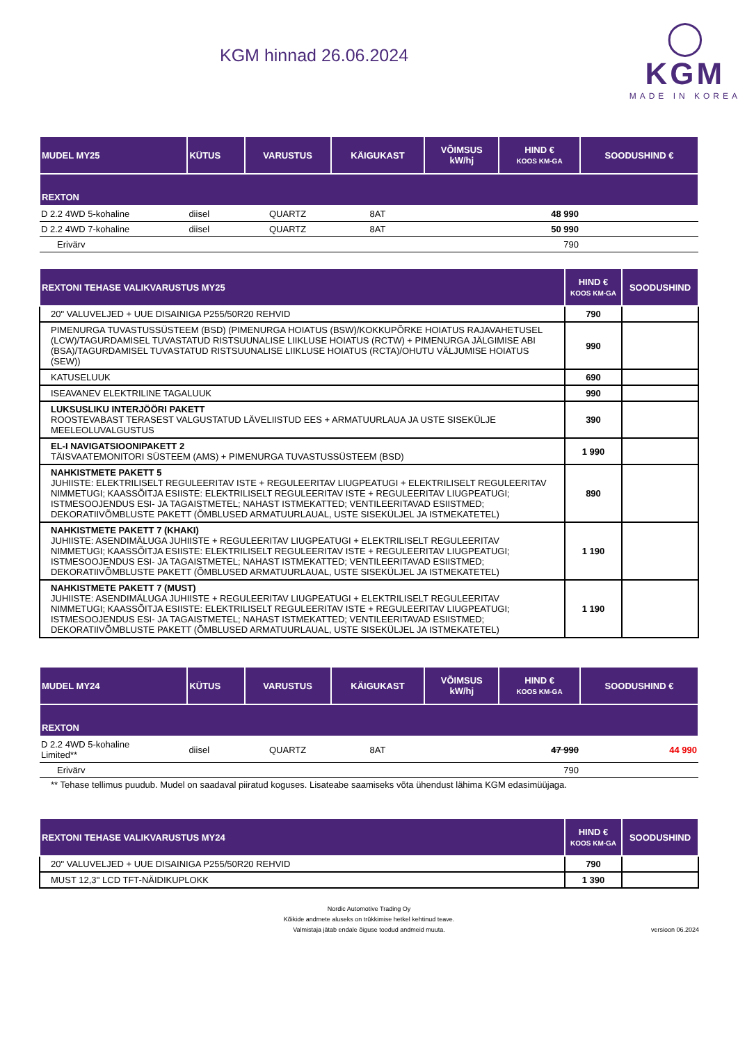KGM hinnad 26.06.2024
◯
KGM
MADE IN KOREA
| MUDEL MY25 | KÜTUS | VARUSTUS | KÄIGUKAST | VÕIMSUS kW/hj | HIND € KOOS KM-GA | SOODUSHIND € |
| --- | --- | --- | --- | --- | --- | --- |
| REXTON | | | | | | |
| D 2.2 4WD 5-kohaline | diisel | QUARTZ | 8AT | | 48 990 | |
| D 2.2 4WD 7-kohaline | diisel | QUARTZ | 8AT | | 50 990 | |
| Erivärv | | | | | 790 | |
| REXTONI TEHASE VALIKVARUSTUS MY25 | HIND € KOOS KM-GA | SOODUSHIND |
| --- | --- | --- |
| 20" VALUVELJED + UUE DISAINIGA P255/50R20 REHVID | 790 | |
| PIMENURGA TUVASTUSSÜSTEEM (BSD) (PIMENURGA HOIATUS (BSW)/KOKKUPÕRKE HOIATUS RAJAVAHETUSEL (LCW)/TAGURDAMISEL TUVASTATUD RISTSUUNALISE LIIKLUSE HOIATUS (RCTW) + PIMENURGA JÄLGIMISE ABI (BSA)/TAGURDAMISEL TUVASTATUD RISTSUUNALISE LIIKLUSE HOIATUS (RCTA)/OHUTU VÄLJUMISE HOIATUS (SEW)) | 990 | |
| KATUSELUUK | 690 | |
| ISEAVANEV ELEKTRILINE TAGALUUK | 990 | |
| LUKSUSLIKU INTERJÖÖRI PAKETT ROOSTEVABAST TERASEST VALGUSTATUD LÄVELIISTUD EES + ARMATUURLAUA JA USTE SISEKÜLJE MEELEOLUVALGUSTUS | 390 | |
| EL-I NAVIGATSIOONIPAKETT 2 TÄISVAATEMONITORI SÜSTEEM (AMS) + PIMENURGA TUVASTUSSÜSTEEM (BSD) | 1 990 | |
| NAHKISTMETE PAKETT 5 JUHIISTE: ELEKTRILISELT REGULEERITAV ISTE + REGULEERITAV LIUGPEATUGI + ELEKTRILISELT REGULEERITAV NIMMETUGI; KAASSÕITJA ESIISTE: ELEKTRILISELT REGULEERITAV ISTE + REGULEERITAV LIUGPEATUGI; ISTMESOOJENDUS ESI- JA TAGAISTMETEL; NAHAST ISTMEKATTED; VENTILEERITAVAD ESIISTMED; DEKORATIIVÕMBLUSTE PAKETT (ÕMBLUSED ARMATUURLAUAL, USTE SISEKÜLJEL JA ISTMEKATETEL) | 890 | |
| NAHKISTMETE PAKETT 7 (KHAKI) JUHIISTE: ASENDIMÄLUGA JUHIISTE + REGULEERITAV LIUGPEATUGI + ELEKTRILISELT REGULEERITAV NIMMETUGI; KAASSÕITJA ESIISTE: ELEKTRILISELT REGULEERITAV ISTE + REGULEERITAV LIUGPEATUGI; ISTMESOOJENDUS ESI- JA TAGAISTMETEL; NAHAST ISTMEKATTED; VENTILEERITAVAD ESIISTMED; DEKORATIIVÕMBLUSTE PAKETT (ÕMBLUSED ARMATUURLAUAL, USTE SISEKÜLJEL JA ISTMEKATETEL) | 1 190 | |
| NAHKISTMETE PAKETT 7 (MUST) JUHIISTE: ASENDIMÄLUGA JUHIISTE + REGULEERITAV LIUGPEATUGI + ELEKTRILISELT REGULEERITAV NIMMETUGI; KAASSÕITJA ESIISTE: ELEKTRILISELT REGULEERITAV ISTE + REGULEERITAV LIUGPEATUGI; ISTMESOOJENDUS ESI- JA TAGAISTMETEL; NAHAST ISTMEKATTED; VENTILEERITAVAD ESIISTMED; DEKORATIIVÕMBLUSTE PAKETT (ÕMBLUSED ARMATUURLAUAL, USTE SISEKÜLJEL JA ISTMEKATETEL) | 1 190 | |
| MUDEL MY24 | KÜTUS | VARUSTUS | KÄIGUKAST | VÕIMSUS kW/hj | HIND € KOOS KM-GA | SOODUSHIND € |
| --- | --- | --- | --- | --- | --- | --- |
| REXTON | | | | | | |
| D 2.2 4WD 5-kohaline Limited** | diisel | QUARTZ | 8AT | | 47 990 | 44 990 |
| Erivärv | | | | | 790 | |
** Tehase tellimus puudub. Mudel on saadaval piiratud koguses. Lisateabe saamiseks võta ühendust lähima KGM edasimüüjaga.
| REXTONI TEHASE VALIKVARUSTUS MY24 | HIND € KOOS KM-GA | SOODUSHIND |
| --- | --- | --- |
| 20" VALUVELJED + UUE DISAINIGA P255/50R20 REHVID | 790 | |
| MUST 12,3'' LCD TFT-NÄIDIKUPLOKK | 1 390 | |
Nordic Automotive Trading Oy
Kõikide andmete aluseks on trükkimise hetkel kehtinud teave.
Valmistaja jätab endale õiguse toodud andmeid muuta.
versioon 06.2024